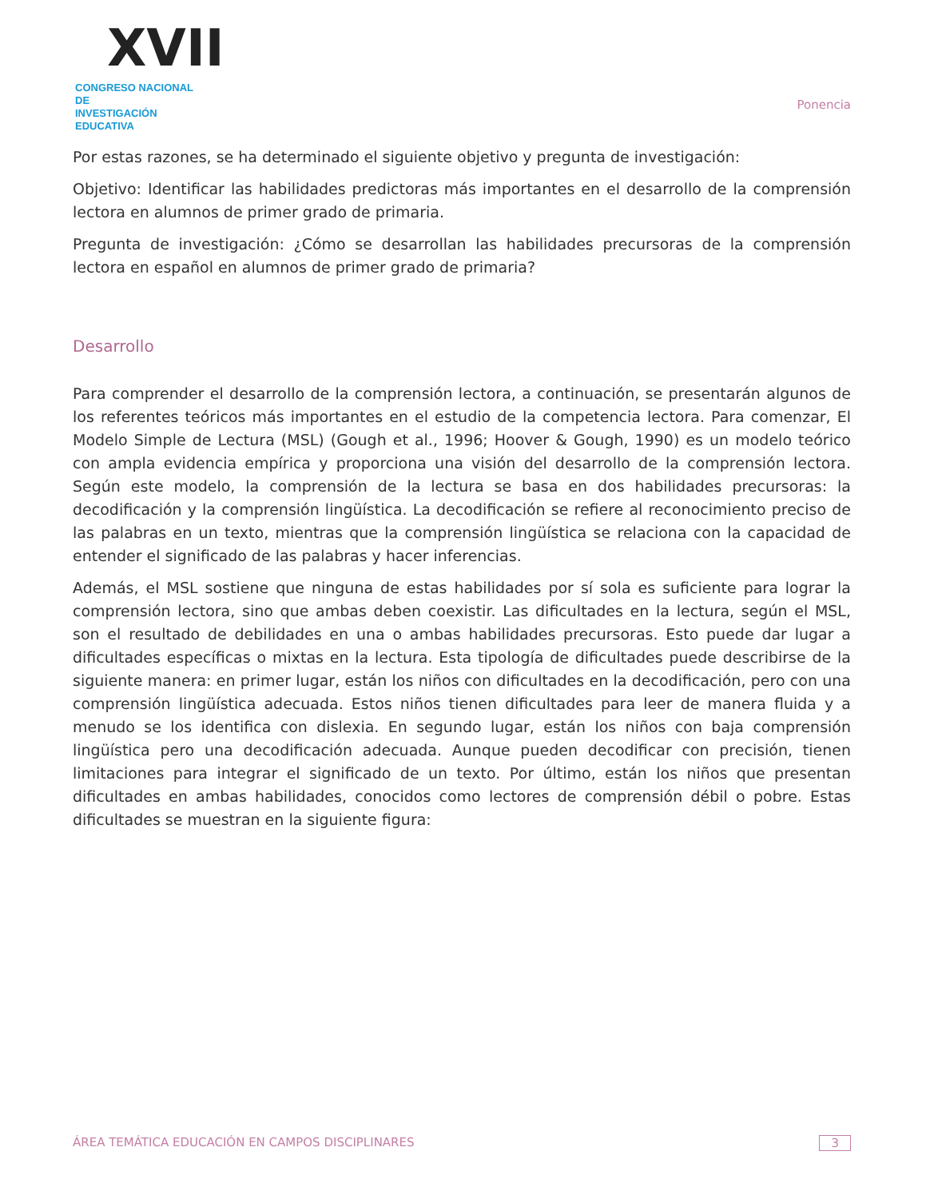XVII
CONGRESO NACIONAL DE
INVESTIGACIÓN EDUCATIVA
Ponencia
Por estas razones, se ha determinado el siguiente objetivo y pregunta de investigación:
Objetivo: Identificar las habilidades predictoras más importantes en el desarrollo de la comprensión lectora en alumnos de primer grado de primaria.
Pregunta de investigación: ¿Cómo se desarrollan las habilidades precursoras de la comprensión lectora en español en alumnos de primer grado de primaria?
Desarrollo
Para comprender el desarrollo de la comprensión lectora, a continuación, se presentarán algunos de los referentes teóricos más importantes en el estudio de la competencia lectora. Para comenzar, El Modelo Simple de Lectura (MSL) (Gough et al., 1996; Hoover & Gough, 1990) es un modelo teórico con ampla evidencia empírica y proporciona una visión del desarrollo de la comprensión lectora. Según este modelo, la comprensión de la lectura se basa en dos habilidades precursoras: la decodificación y la comprensión lingüística. La decodificación se refiere al reconocimiento preciso de las palabras en un texto, mientras que la comprensión lingüística se relaciona con la capacidad de entender el significado de las palabras y hacer inferencias.
Además, el MSL sostiene que ninguna de estas habilidades por sí sola es suficiente para lograr la comprensión lectora, sino que ambas deben coexistir. Las dificultades en la lectura, según el MSL, son el resultado de debilidades en una o ambas habilidades precursoras. Esto puede dar lugar a dificultades específicas o mixtas en la lectura. Esta tipología de dificultades puede describirse de la siguiente manera: en primer lugar, están los niños con dificultades en la decodificación, pero con una comprensión lingüística adecuada. Estos niños tienen dificultades para leer de manera fluida y a menudo se los identifica con dislexia. En segundo lugar, están los niños con baja comprensión lingüística pero una decodificación adecuada. Aunque pueden decodificar con precisión, tienen limitaciones para integrar el significado de un texto. Por último, están los niños que presentan dificultades en ambas habilidades, conocidos como lectores de comprensión débil o pobre. Estas dificultades se muestran en la siguiente figura:
ÁREA TEMÁTICA EDUCACIÓN EN CAMPOS DISCIPLINARES 3